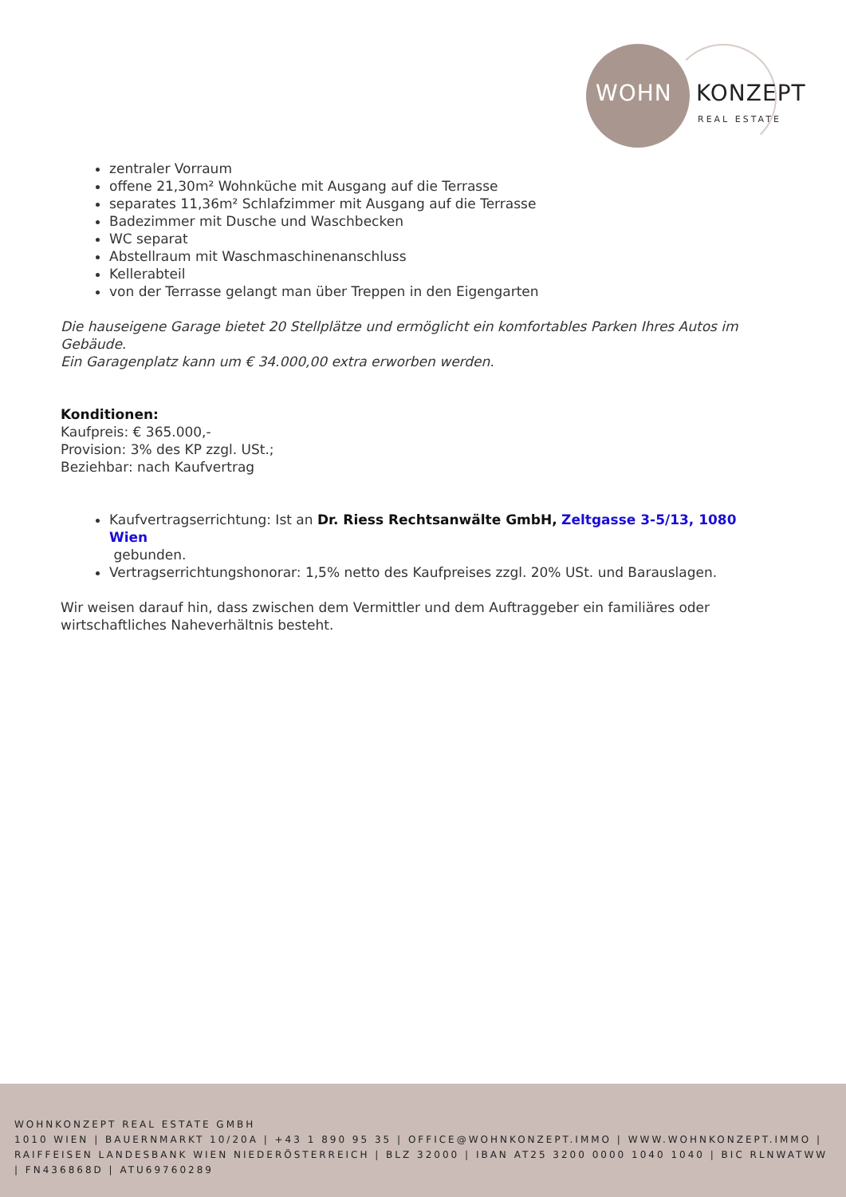WOHN KONZEPT
REAL ESTATE
zentraler Vorraum
offene 21,30m² Wohnküche mit Ausgang auf die Terrasse
separates 11,36m² Schlafzimmer mit Ausgang auf die Terrasse
Badezimmer mit Dusche und Waschbecken
WC separat
Abstellraum mit Waschmaschinenanschluss
Kellerabteil
von der Terrasse gelangt man über Treppen in den Eigengarten
Die hauseigene Garage bietet 20 Stellplätze und ermöglicht ein komfortables Parken Ihres Autos im Gebäude.
Ein Garagenplatz kann um € 34.000,00 extra erworben werden.
Konditionen:
Kaufpreis: € 365.000,-
Provision: 3% des KP zzgl. USt.;
Beziehbar: nach Kaufvertrag
Kaufvertragserrichtung: Ist an Dr. Riess Rechtsanwälte GmbH, Zeltgasse 3-5/13, 1080 Wien
gebunden.
Vertragserrichtungshonorar: 1,5% netto des Kaufpreises zzgl. 20% USt. und Barauslagen.
Wir weisen darauf hin, dass zwischen dem Vermittler und dem Auftraggeber ein familiäres oder wirtschaftliches Naheverhältnis besteht.
WOHNKONZEPT REAL ESTATE GMBH
1010 WIEN | BAUERNMARKT 10/20A | +43 1 890 95 35 | OFFICE@WOHNKONZEPT.IMMO | WWW.WOHNKONZEPT.IMMO | RAIFFEISEN LANDESBANK WIEN NIEDERÖSTERREICH | BLZ 32000 | IBAN AT25 3200 0000 1040 1040 | BIC RLNWATWW | FN436868D | ATU69760289